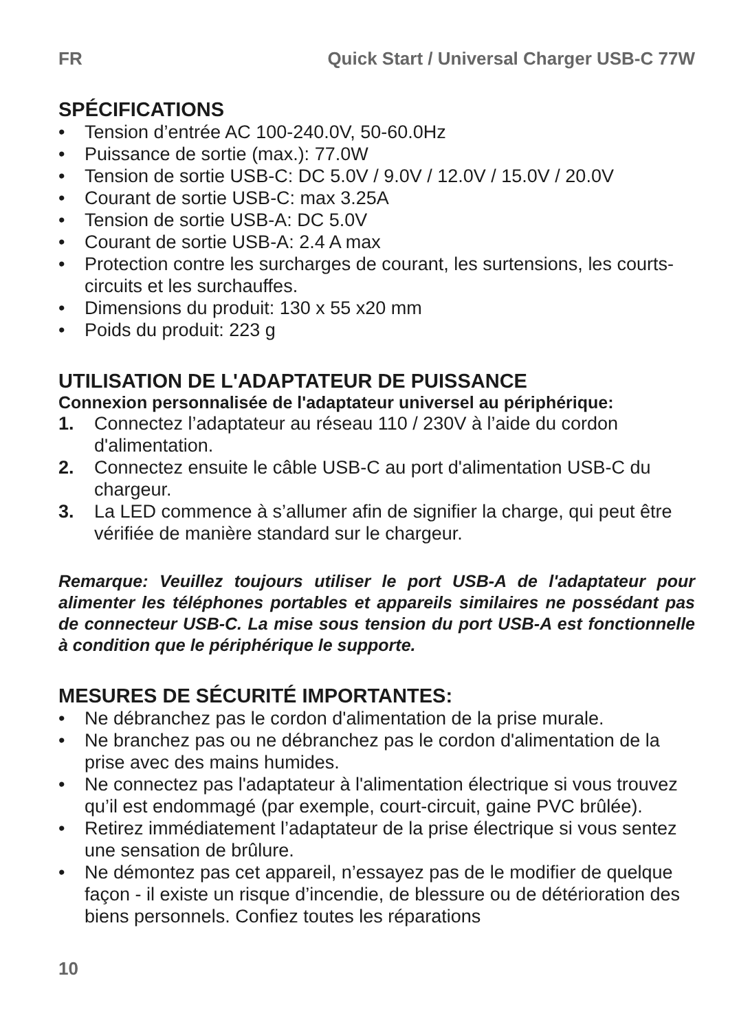FR Quick Start / Universal Charger USB-C 77W
SPÉCIFICATIONS
• Tension d’entrée AC 100-240.0V, 50-60.0Hz
• Puissance de sortie (max.): 77.0W
• Tension de sortie USB-C: DC 5.0V / 9.0V / 12.0V / 15.0V / 20.0V
• Courant de sortie USB-C: max 3.25A
• Tension de sortie USB-A: DC 5.0V
• Courant de sortie USB-A: 2.4 A max
• Protection contre les surcharges de courant, les surtensions, les courts-circuits et les surchauffes.
• Dimensions du produit: 130 x 55 x20 mm
• Poids du produit: 223 g
UTILISATION DE L'ADAPTATEUR DE PUISSANCE
Connexion personnalisée de l'adaptateur universel au périphérique:
1. Connectez l’adaptateur au réseau 110 / 230V à l’aide du cordon d'alimentation.
2. Connectez ensuite le câble USB-C au port d'alimentation USB-C du chargeur.
3. La LED commence à s’allumer afin de signifier la charge, qui peut être vérifiée de manière standard sur le chargeur.
Remarque: Veuillez toujours utiliser le port USB-A de l'adaptateur pour alimenter les téléphones portables et appareils similaires ne possédant pas de connecteur USB-C. La mise sous tension du port USB-A est fonctionnelle à condition que le périphérique le supporte.
MESURES DE SÉCURITÉ IMPORTANTES:
• Ne débranchez pas le cordon d'alimentation de la prise murale.
• Ne branchez pas ou ne débranchez pas le cordon d'alimentation de la prise avec des mains humides.
• Ne connectez pas l'adaptateur à l'alimentation électrique si vous trouvez qu’il est endommagé (par exemple, court-circuit, gaine PVC brûlée).
• Retirez immédiatement l’adaptateur de la prise électrique si vous sentez une sensation de brûlure.
• Ne démontez pas cet appareil, n’essayez pas de le modifier de quelque façon - il existe un risque d’incendie, de blessure ou de détérioration des biens personnels. Confiez toutes les réparations
10